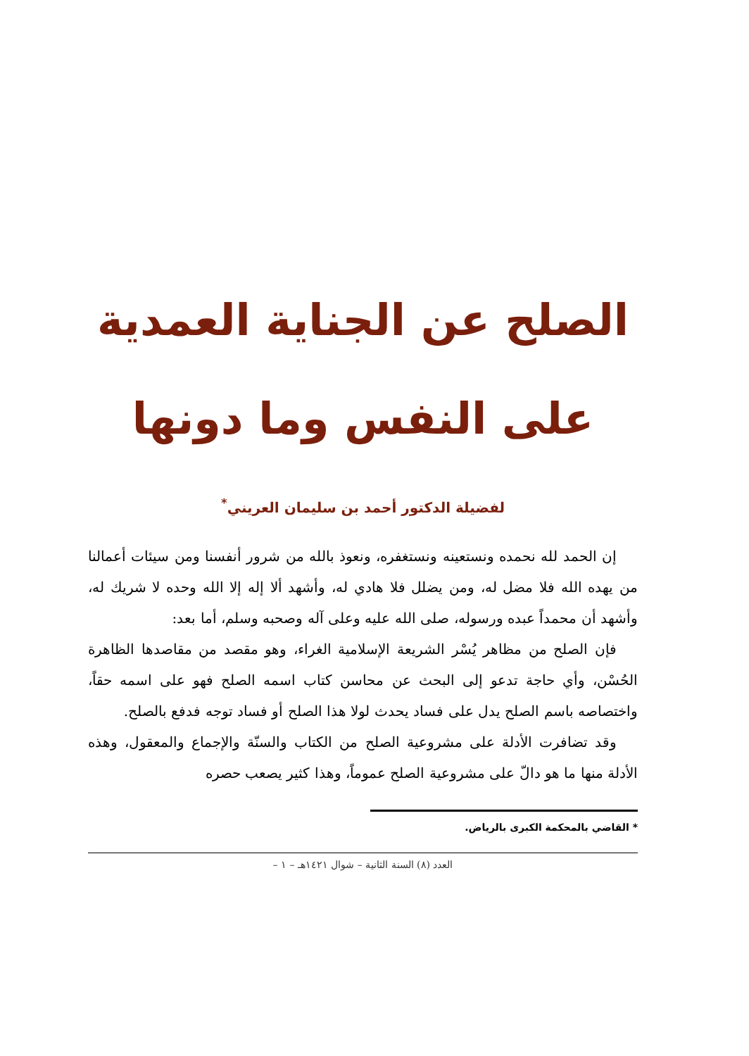الصلح عن الجناية العمدية
على النفس وما دونها
لفضيلة الدكتور أحمد بن سليمان العريني<sup>*</sup>
إن الحمد لله نحمده ونستعينه ونستغفره، ونعوذ بالله من شرور أنفسنا ومن سيئات أعمالنا من يهده الله فلا مضل له، ومن يضلل فلا هادي له، وأشهد ألا إله إلا الله وحده لا شريك له، وأشهد أن محمداً عبده ورسوله، صلى الله عليه وعلى آله وصحبه وسلم، أما بعد:
فإن الصلح من مظاهر يُسْر الشريعة الإسلامية الغراء، وهو مقصد من مقاصدها الظاهرة الحُسْن، وأي حاجة تدعو إلى البحث عن محاسن كتاب اسمه الصلح فهو على اسمه حقاً، واختصاصه باسم الصلح يدل على فساد يحدث لولا هذا الصلح أو فساد توجه فدفع بالصلح.
وقد تضافرت الأدلة على مشروعية الصلح من الكتاب والسنّة والإجماع والمعقول، وهذه الأدلة منها ما هو دالّ على مشروعية الصلح عموماً، وهذا كثير يصعب حصره
* القاضي بالمحكمة الكبرى بالرياض.
العدد (٨) السنة الثانية – شوال ١٤٢١هـ – ١ –